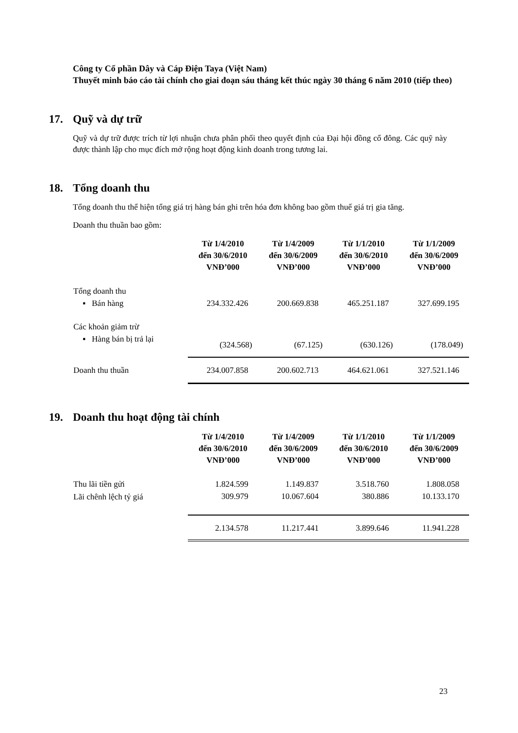Công ty Cổ phần Dây và Cáp Điện Taya (Việt Nam)
Thuyết minh báo cáo tài chính cho giai đoạn sáu tháng kết thúc ngày 30 tháng 6 năm 2010 (tiếp theo)
17. Quỹ và dự trữ
Quỹ và dự trữ được trích từ lợi nhuận chưa phân phối theo quyết định của Đại hội đồng cổ đông. Các quỹ này được thành lập cho mục đích mở rộng hoạt động kinh doanh trong tương lai.
18. Tổng doanh thu
Tổng doanh thu thể hiện tổng giá trị hàng bán ghi trên hóa đơn không bao gồm thuế giá trị gia tăng.
Doanh thu thuần bao gồm:
| | Từ 1/4/2010 đến 30/6/2010 VNĐ’000 | Từ 1/4/2009 đến 30/6/2009 VNĐ’000 | Từ 1/1/2010 đến 30/6/2010 VNĐ’000 | Từ 1/1/2009 đến 30/6/2009 VNĐ’000 |
| --- | --- | --- | --- | --- |
| Tổng doanh thu | | | | |
| ▪ Bán hàng | 234.332.426 | 200.669.838 | 465.251.187 | 327.699.195 |
| Các khoản giảm trừ | | | | |
| ▪ Hàng bán bị trả lại | (324.568) | (67.125) | (630.126) | (178.049) |
| Doanh thu thuần | 234.007.858 | 200.602.713 | 464.621.061 | 327.521.146 |
19. Doanh thu hoạt động tài chính
| | Từ 1/4/2010 đến 30/6/2010 VNĐ’000 | Từ 1/4/2009 đến 30/6/2009 VNĐ’000 | Từ 1/1/2010 đến 30/6/2010 VNĐ’000 | Từ 1/1/2009 đến 30/6/2009 VNĐ’000 |
| --- | --- | --- | --- | --- |
| Thu lãi tiền gửi | 1.824.599 | 1.149.837 | 3.518.760 | 1.808.058 |
| Lãi chênh lệch tỷ giá | 309.979 | 10.067.604 | 380.886 | 10.133.170 |
| | 2.134.578 | 11.217.441 | 3.899.646 | 11.941.228 |
23